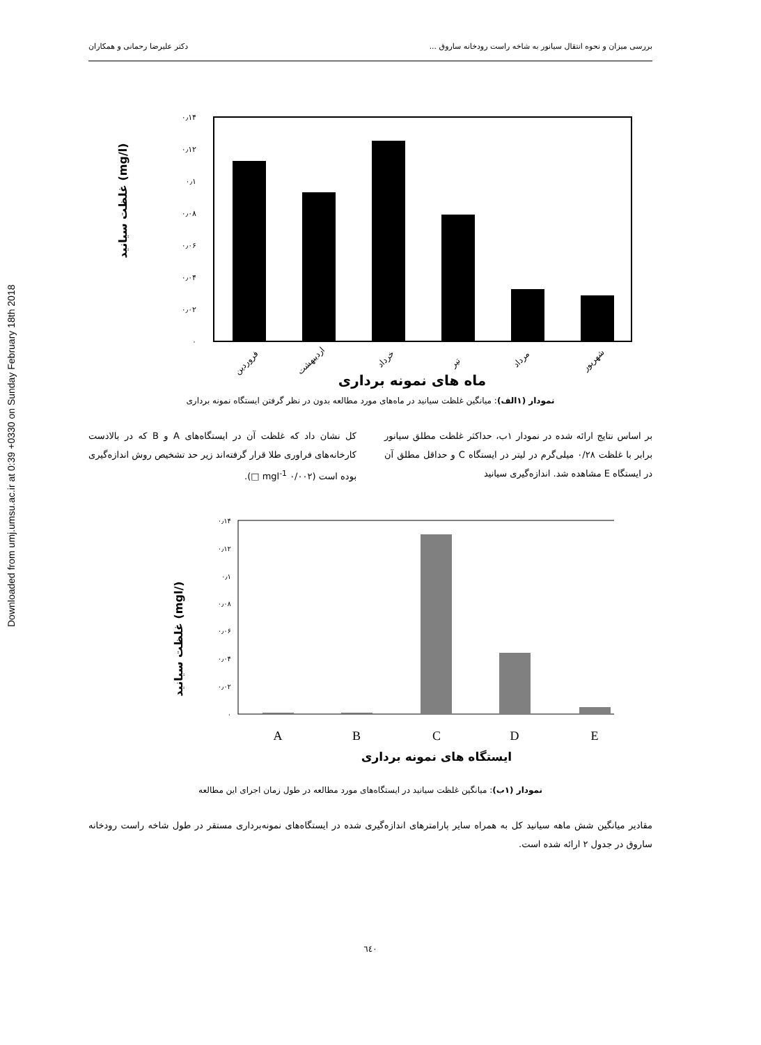Downloaded from umj.umsu.ac.ir at 0:39 +0330 on Sunday February 18th 2018
بررسی میزان و نحوه انتقال سیانور به شاخه راست رودخانه ساروق ... دکتر علیرضا رحمانی و همکاران
غلظت سیانید (mg/l)
۰٫۱۴
۰٫۱۲
۰٫۱
۰٫۰۸
۰٫۰۶
۰٫۰۴
۰٫۰۲
۰
فروردین
اردیبهشت
خرداد
تیر
مرداد
شهریور
ماه های نمونه برداری
نمودار (۱الف): میانگین غلظت سیانید در ماه‌های مورد مطالعه بدون در نظر گرفتن ایستگاه نمونه برداری
بر اساس نتایج ارائه شده در نمودار ۱ب، حداکثر غلظت مطلق سیانور برابر با غلظت ۰/۲۸ میلی‌گرم در لیتر در ایستگاه C و حداقل مطلق آن در ایستگاه E مشاهده شد. اندازه‌گیری سیانید
کل نشان داد که غلظت آن در ایستگاه‌های A و B که در بالادست کارخانه‌های فراوری طلا قرار گرفته‌اند زیر حد تشخیص روش اندازه‌گیری بوده است (۰/۰۰۲ mgl<sup>-1</sup> □).
غلظت سیانید (mgl/)
۰٫۱۴
۰٫۱۲
۰٫۱
۰٫۰۸
۰٫۰۶
۰٫۰۴
۰٫۰۲
۰
A
B
C
D
E
ایستگاه های نمونه برداری
نمودار (۱ب): میانگین غلظت سیانید در ایستگاه‌های مورد مطالعه در طول زمان اجرای این مطالعه
مقادیر میانگین شش ماهه سیانید کل به همراه سایر پارامترهای اندازه‌گیری شده در ایستگاه‌های نمونه‌برداری مستقر در طول شاخه راست رودخانه ساروق در جدول ۲ ارائه شده است.
٦٤٠